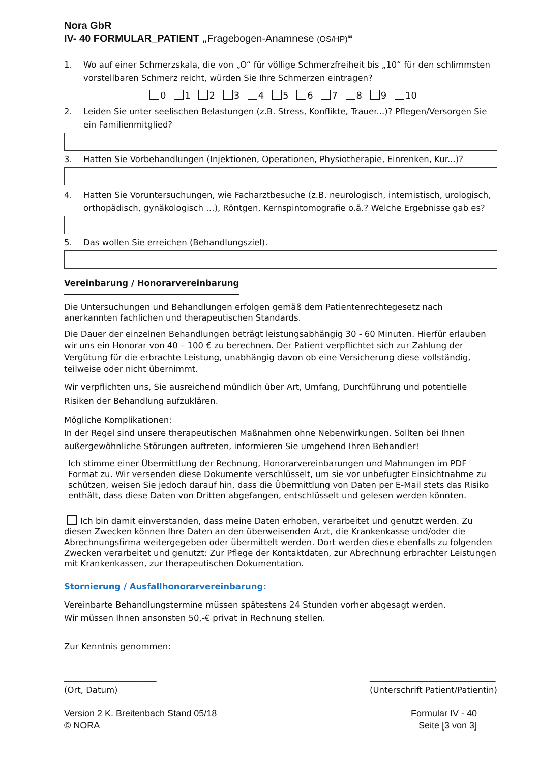Nora GbR
IV- 40 FORMULAR_PATIENT „Fragebogen-Anamnese (OS/HP)“
1. Wo auf einer Schmerzskala, die von „O“ für völlige Schmerzfreiheit bis „10“ für den schlimmsten vorstellbaren Schmerz reicht, würden Sie Ihre Schmerzen eintragen?
0 1 2 3 4 5 6 7 8 9 10
2. Leiden Sie unter seelischen Belastungen (z.B. Stress, Konflikte, Trauer...)? Pflegen/Versorgen Sie ein Familienmitglied?
3. Hatten Sie Vorbehandlungen (Injektionen, Operationen, Physiotherapie, Einrenken, Kur...)?
4. Hatten Sie Voruntersuchungen, wie Facharztbesuche (z.B. neurologisch, internistisch, urologisch, orthopädisch, gynäkologisch …), Röntgen, Kernspintomografie o.ä.? Welche Ergebnisse gab es?
5. Das wollen Sie erreichen (Behandlungsziel).
Vereinbarung / Honorarvereinbarung
Die Untersuchungen und Behandlungen erfolgen gemäß dem Patientenrechtegesetz nach anerkannten fachlichen und therapeutischen Standards.
Die Dauer der einzelnen Behandlungen beträgt leistungsabhängig 30 - 60 Minuten. Hierfür erlauben wir uns ein Honorar von 40 – 100 € zu berechnen. Der Patient verpflichtet sich zur Zahlung der Vergütung für die erbrachte Leistung, unabhängig davon ob eine Versicherung diese vollständig, teilweise oder nicht übernimmt.
Wir verpflichten uns, Sie ausreichend mündlich über Art, Umfang, Durchführung und potentielle Risiken der Behandlung aufzuklären.
Mögliche Komplikationen:
In der Regel sind unsere therapeutischen Maßnahmen ohne Nebenwirkungen. Sollten bei Ihnen außergewöhnliche Störungen auftreten, informieren Sie umgehend Ihren Behandler!
Ich stimme einer Übermittlung der Rechnung, Honorarvereinbarungen und Mahnungen im PDF Format zu. Wir versenden diese Dokumente verschlüsselt, um sie vor unbefugter Einsichtnahme zu schützen, weisen Sie jedoch darauf hin, dass die Übermittlung von Daten per E-Mail stets das Risiko enthält, dass diese Daten von Dritten abgefangen, entschlüsselt und gelesen werden könnten.
Ich bin damit einverstanden, dass meine Daten erhoben, verarbeitet und genutzt werden. Zu diesen Zwecken können Ihre Daten an den überweisenden Arzt, die Krankenkasse und/oder die Abrechnungsfirma weitergegeben oder übermittelt werden. Dort werden diese ebenfalls zu folgenden Zwecken verarbeitet und genutzt: Zur Pflege der Kontaktdaten, zur Abrechnung erbrachter Leistungen mit Krankenkassen, zur therapeutischen Dokumentation.
Stornierung / Ausfallhonorarvereinbarung:
Vereinbarte Behandlungstermine müssen spätestens 24 Stunden vorher abgesagt werden.
Wir müssen Ihnen ansonsten 50,-€ privat in Rechnung stellen.
Zur Kenntnis genommen:
______________________
(Ort, Datum)
______________________________
(Unterschrift Patient/Patientin)
Version 2 K. Breitenbach Stand 05/18
© NORA
Formular IV - 40
Seite [3 von 3]